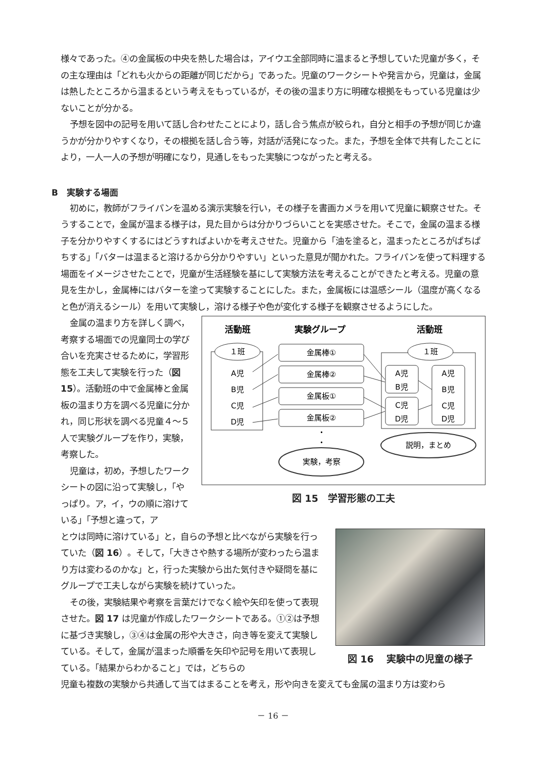様々であった。④の金属板の中央を熱した場合は，アイウエ全部同時に温まると予想していた児童が多く，その主な理由は「どれも火からの距離が同じだから」であった。児童のワークシートや発言から，児童は，金属は熱したところから温まるという考えをもっているが，その後の温まり方に明確な根拠をもっている児童は少ないことが分かる。
予想を図中の記号を用いて話し合わせたことにより，話し合う焦点が絞られ，自分と相手の予想が同じか違うかが分かりやすくなり，その根拠を話し合う等，対話が活発になった。また，予想を全体で共有したことにより，一人一人の予想が明確になり，見通しをもった実験につながったと考える。
B　実験する場面
初めに，教師がフライパンを温める演示実験を行い，その様子を書画カメラを用いて児童に観察させた。そうすることで，金属が温まる様子は，見た目からは分かりづらいことを実感させた。そこで，金属の温まる様子を分かりやすくするにはどうすればよいかを考えさせた。児童から「油を塗ると，温まったところがぱちぱちする」「バターは温まると溶けるから分かりやすい」といった意見が聞かれた。フライパンを使って料理する場面をイメージさせたことで，児童が生活経験を基にして実験方法を考えることができたと考える。児童の意見を生かし，金属棒にはバターを塗って実験することにした。また，金属板には温感シール（温度が高くなると色が消えるシール）を用いて実験し，溶ける様子や色が変化する様子を観察させるようにした。
金属の温まり方を詳しく調べ，考察する場面での児童同士の学び合いを充実させるために，学習形態を工夫して実験を行った（図 15）。活動班の中で金属棒と金属板の温まり方を調べる児童に分かれ，同じ形状を調べる児童４～５人で実験グループを作り，実験，考察した。
児童は，初め，予想したワークシートの図に沿って実験し，「やっぱり。ア，イ，ウの順に溶けている」「予想と違って，ア
活動班
実験グループ
活動班
１班
A児
B児
C児
D児
金属棒①
金属棒②
金属板①
金属板②
・
・
１班
A児
B児
C児
D児
A児
B児
C児
D児
説明，まとめ
実験，考察
図 15　学習形態の工夫
とウは同時に溶けている」と，自らの予想と比べながら実験を行っていた（図 16）。そして，「大きさや熱する場所が変わったら温まり方は変わるのかな」と，行った実験から出た気付きや疑問を基にグループで工夫しながら実験を続けていった。
その後，実験結果や考察を言葉だけでなく絵や矢印を使って表現させた。図 17 は児童が作成したワークシートである。①②は予想に基づき実験し，③④は金属の形や大きさ，向き等を変えて実験している。そして，金属が温まった順番を矢印や記号を用いて表現している。「結果からわかること」では，どちらの
図 16　 実験中の児童の様子
児童も複数の実験から共通して当てはまることを考え，形や向きを変えても金属の温まり方は変わら
－ 16 －